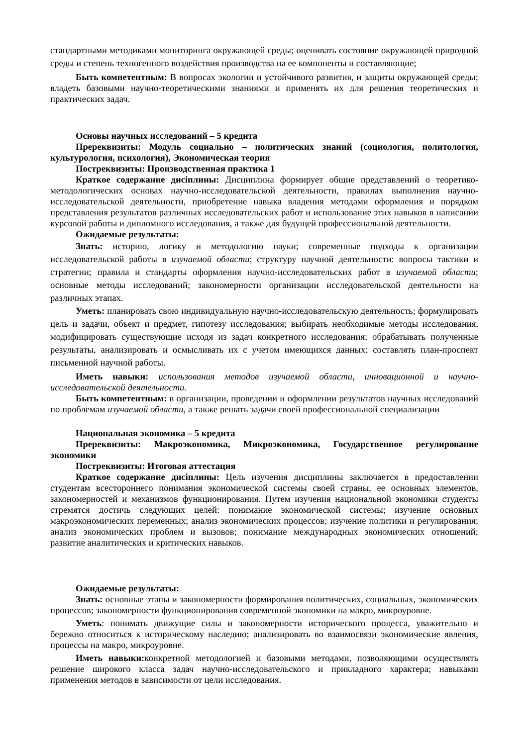стандартными методиками мониторинга окружающей среды; оценивать состояние окружающей природной среды и степень техногенного воздействия производства на ее компоненты и составляющие;
Быть компетентным: В вопросах экологии и устойчивого развития, и защиты окружающей среды; владеть базовыми научно-теоретическими знаниями и применять их для решения теоретических и практических задач.
Основы научных исследований – 5 кредита
Пререквизиты: Модуль социально – политических знаний (социология, политология, культурология, психология), Экономическая теория
Постреквизиты: Производственная практика 1
Краткое содержание диciплины: Дисциплина формирует общие представлений о теоретико-методологических основах научно-исследовательской деятельности, правилах выполнения научно-исследовательской деятельности, приобретение навыка владения методами оформления и порядком представления результатов различных исследовательских работ и использование этих навыков в написании курсовой работы и дипломного исследования, а также для будущей профессиональной деятельности.
Ожидаемые результаты:
Знать: историю, логику и методологию науки; современные подходы к организации исследовательской работы в изучаемой области; структуру научной деятельности: вопросы тактики и стратегии; правила и стандарты оформления научно-исследовательских работ в изучаемой области; основные методы исследований; закономерности организации исследовательской деятельности на различных этапах.
Уметь: планировать свою индивидуальную научно-исследовательскую деятельность; формулировать цель и задачи, объект и предмет, гипотезу исследования; выбирать необходимые методы исследования, модифицировать существующие исходя из задач конкретного исследования; обрабатывать полученные результаты, анализировать и осмысливать их с учетом имеющихся данных; составлять план-проспект письменной научной работы.
Иметь навыки: использования методов изучаемой области, инновационной и научно-исследовательской деятельности.
Быть компетентным: в организации, проведении и оформлении результатов научных исследований по проблемам изучаемой области, а также решать задачи своей профессиональной специализации
Национальная экономика – 5 кредита
Пререквизиты: Макроэкономика, Микроэкономика, Государственное регулирование экономики
Постреквизиты: Итоговая аттестация
Краткое содержание диciплины: Цель изучения дисциплины заключается в предоставлении студентам всестороннего понимания экономической системы своей страны, ее основных элементов, закономерностей и механизмов функционирования. Путем изучения национальной экономики студенты стремятся достичь следующих целей: понимание экономической системы; изучение основных макроэкономических переменных; анализ экономических процессов; изучение политики и регулирования; анализ экономических проблем и вызовов; понимание международных экономических отношений; развитие аналитических и критических навыков.
Ожидаемые результаты:
Знать: основные этапы и закономерности формирования политических, социальных, экономических процессов; закономерности функционирования современной экономики на макро, микроуровне.
Уметь: понимать движущие силы и закономерности исторического процесса, уважительно и бережно относиться к историческому наследию; анализировать во взаимосвязи экономические явления, процессы на макро, микроуровне.
Иметь навыки: конкретной методологией и базовыми методами, позволяющими осуществлять решение широкого класса задач научно-исследовательского и прикладного характера; навыками применения методов в зависимости от цели исследования.